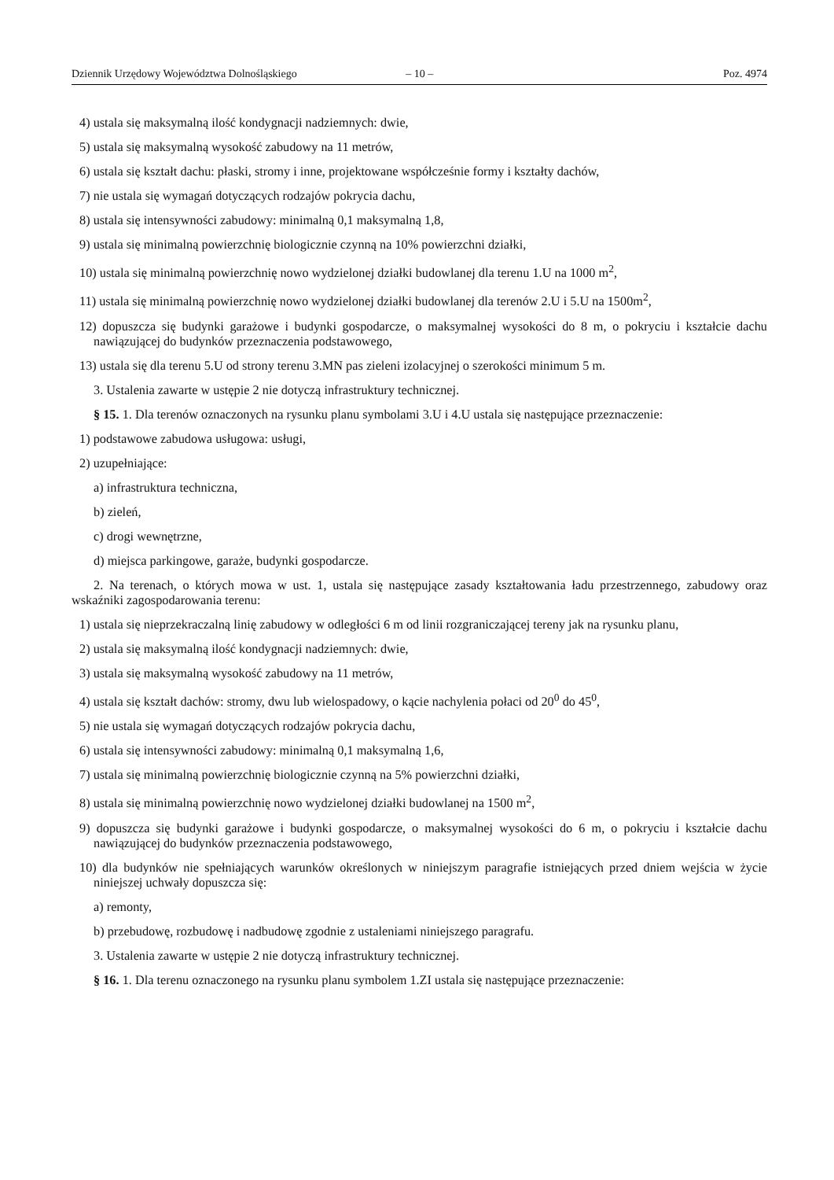Dziennik Urzędowy Województwa Dolnośląskiego – 10 – Poz. 4974
4) ustala się maksymalną ilość kondygnacji nadziemnych: dwie,
5) ustala się maksymalną wysokość zabudowy na 11 metrów,
6) ustala się kształt dachu: płaski, stromy i inne, projektowane współcześnie formy i kształty dachów,
7) nie ustala się wymagań dotyczących rodzajów pokrycia dachu,
8) ustala się intensywności zabudowy: minimalną 0,1 maksymalną 1,8,
9) ustala się minimalną powierzchnię biologicznie czynną na 10% powierzchni działki,
10) ustala się minimalną powierzchnię nowo wydzielonej działki budowlanej dla terenu 1.U na 1000 m<sup>2</sup>,
11) ustala się minimalną powierzchnię nowo wydzielonej działki budowlanej dla terenów 2.U i 5.U na 1500m<sup>2</sup>,
12) dopuszcza się budynki garażowe i budynki gospodarcze, o maksymalnej wysokości do 8 m, o pokryciu i kształcie dachu nawiązującej do budynków przeznaczenia podstawowego,
13) ustala się dla terenu 5.U od strony terenu 3.MN pas zieleni izolacyjnej o szerokości minimum 5 m.
3. Ustalenia zawarte w ustępie 2 nie dotyczą infrastruktury technicznej.
§ 15. 1. Dla terenów oznaczonych na rysunku planu symbolami 3.U i 4.U ustala się następujące przeznaczenie:
1) podstawowe zabudowa usługowa: usługi,
2) uzupełniające:
a) infrastruktura techniczna,
b) zieleń,
c) drogi wewnętrzne,
d) miejsca parkingowe, garaże, budynki gospodarcze.
2. Na terenach, o których mowa w ust. 1, ustala się następujące zasady kształtowania ładu przestrzennego, zabudowy oraz wskaźniki zagospodarowania terenu:
1) ustala się nieprzekraczalną linię zabudowy w odległości 6 m od linii rozgraniczającej tereny jak na rysunku planu,
2) ustala się maksymalną ilość kondygnacji nadziemnych: dwie,
3) ustala się maksymalną wysokość zabudowy na 11 metrów,
4) ustala się kształt dachów: stromy, dwu lub wielospadowy, o kącie nachylenia połaci od 20<sup>0</sup> do 45<sup>0</sup>,
5) nie ustala się wymagań dotyczących rodzajów pokrycia dachu,
6) ustala się intensywności zabudowy: minimalną 0,1 maksymalną 1,6,
7) ustala się minimalną powierzchnię biologicznie czynną na 5% powierzchni działki,
8) ustala się minimalną powierzchnię nowo wydzielonej działki budowlanej na 1500 m<sup>2</sup>,
9) dopuszcza się budynki garażowe i budynki gospodarcze, o maksymalnej wysokości do 6 m, o pokryciu i kształcie dachu nawiązującej do budynków przeznaczenia podstawowego,
10) dla budynków nie spełniających warunków określonych w niniejszym paragrafie istniejących przed dniem wejścia w życie niniejszej uchwały dopuszcza się:
a) remonty,
b) przebudowę, rozbudowę i nadbudowę zgodnie z ustaleniami niniejszego paragrafu.
3. Ustalenia zawarte w ustępie 2 nie dotyczą infrastruktury technicznej.
§ 16. 1. Dla terenu oznaczonego na rysunku planu symbolem 1.ZI ustala się następujące przeznaczenie: